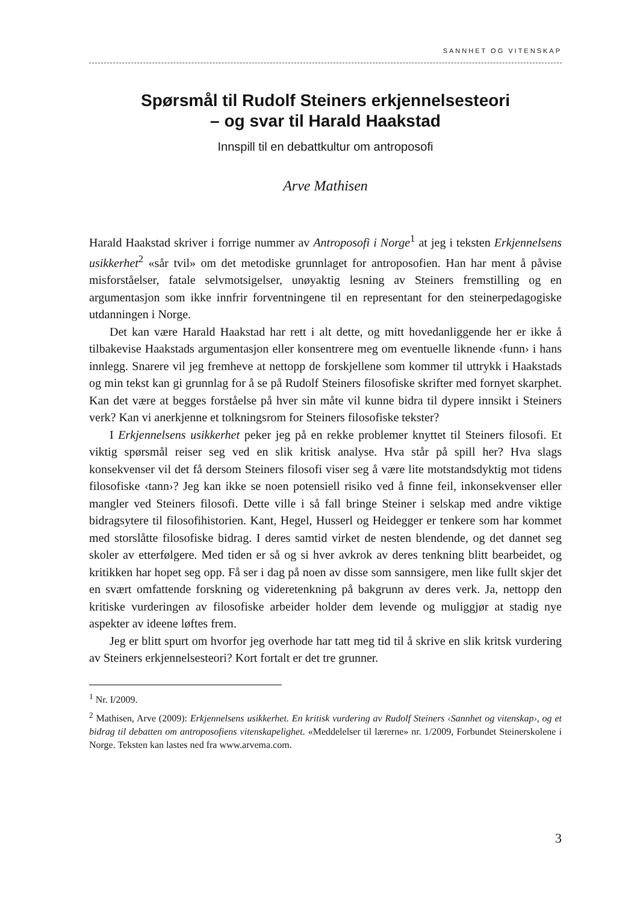SANNHET OG VITENSKAP
Spørsmål til Rudolf Steiners erkjennelsesteori
– og svar til Harald Haakstad
Innspill til en debattkultur om antroposofi
Arve Mathisen
Harald Haakstad skriver i forrige nummer av Antroposofi i Norge<sup>1</sup> at jeg i teksten Erkjennelsens usikkerhet<sup>2</sup> «sår tvil» om det metodiske grunnlaget for antroposofien. Han har ment å påvise misforståelser, fatale selvmotsigelser, unøyaktig lesning av Steiners fremstilling og en argumentasjon som ikke innfrir forventningene til en representant for den steinerpedagogiske utdanningen i Norge.
Det kan være Harald Haakstad har rett i alt dette, og mitt hovedanliggende her er ikke å tilbakevise Haakstads argumentasjon eller konsentrere meg om eventuelle liknende ‹funn› i hans innlegg. Snarere vil jeg fremheve at nettopp de forskjellene som kommer til uttrykk i Haakstads og min tekst kan gi grunnlag for å se på Rudolf Steiners filosofiske skrifter med fornyet skarphet. Kan det være at begges forståelse på hver sin måte vil kunne bidra til dypere innsikt i Steiners verk? Kan vi anerkjenne et tolkningsrom for Steiners filosofiske tekster?
I Erkjennelsens usikkerhet peker jeg på en rekke problemer knyttet til Steiners filosofi. Et viktig spørsmål reiser seg ved en slik kritisk analyse. Hva står på spill her? Hva slags konsekvenser vil det få dersom Steiners filosofi viser seg å være lite motstandsdyktig mot tidens filosofiske ‹tann›? Jeg kan ikke se noen potensiell risiko ved å finne feil, inkonsekvenser eller mangler ved Steiners filosofi. Dette ville i så fall bringe Steiner i selskap med andre viktige bidragsytere til filosofihistorien. Kant, Hegel, Husserl og Heidegger er tenkere som har kommet med storslåtte filosofiske bidrag. I deres samtid virket de nesten blendende, og det dannet seg skoler av etterfølgere. Med tiden er så og si hver avkrok av deres tenkning blitt bearbeidet, og kritikken har hopet seg opp. Få ser i dag på noen av disse som sannsigere, men like fullt skjer det en svært omfattende forskning og videretenkning på bakgrunn av deres verk. Ja, nettopp den kritiske vurderingen av filosofiske arbeider holder dem levende og muliggjør at stadig nye aspekter av ideene løftes frem.
Jeg er blitt spurt om hvorfor jeg overhode har tatt meg tid til å skrive en slik kritsk vurdering av Steiners erkjennelsesteori? Kort fortalt er det tre grunner.
<sup>1</sup> Nr. I/2009.
<sup>2</sup> Mathisen, Arve (2009): Erkjennelsens usikkerhet. En kritisk vurdering av Rudolf Steiners ‹Sannhet og vitenskap›, og et bidrag til debatten om antroposofiens vitenskapelighet. «Meddelelser til lærerne» nr. 1/2009, Forbundet Steinerskolene i Norge. Teksten kan lastes ned fra www.arvema.com.
3